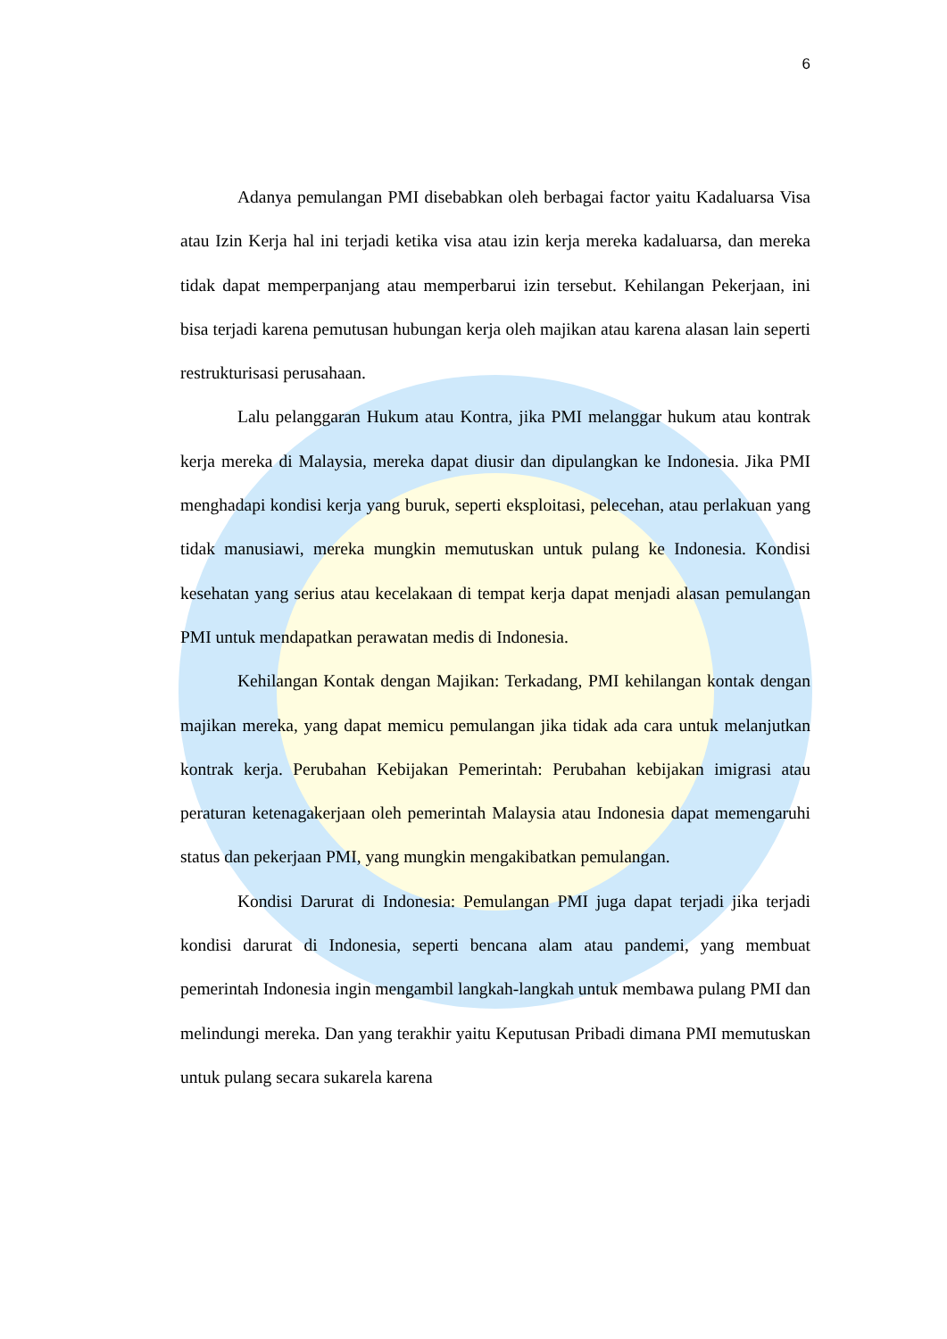6
Adanya pemulangan PMI disebabkan oleh berbagai factor yaitu Kadaluarsa Visa atau Izin Kerja hal ini terjadi ketika visa atau izin kerja mereka kadaluarsa, dan mereka tidak dapat memperpanjang atau memperbarui izin tersebut. Kehilangan Pekerjaan, ini bisa terjadi karena pemutusan hubungan kerja oleh majikan atau karena alasan lain seperti restrukturisasi perusahaan.
Lalu pelanggaran Hukum atau Kontra, jika PMI melanggar hukum atau kontrak kerja mereka di Malaysia, mereka dapat diusir dan dipulangkan ke Indonesia. Jika PMI menghadapi kondisi kerja yang buruk, seperti eksploitasi, pelecehan, atau perlakuan yang tidak manusiawi, mereka mungkin memutuskan untuk pulang ke Indonesia. Kondisi kesehatan yang serius atau kecelakaan di tempat kerja dapat menjadi alasan pemulangan PMI untuk mendapatkan perawatan medis di Indonesia.
Kehilangan Kontak dengan Majikan: Terkadang, PMI kehilangan kontak dengan majikan mereka, yang dapat memicu pemulangan jika tidak ada cara untuk melanjutkan kontrak kerja. Perubahan Kebijakan Pemerintah: Perubahan kebijakan imigrasi atau peraturan ketenagakerjaan oleh pemerintah Malaysia atau Indonesia dapat memengaruhi status dan pekerjaan PMI, yang mungkin mengakibatkan pemulangan.
Kondisi Darurat di Indonesia: Pemulangan PMI juga dapat terjadi jika terjadi kondisi darurat di Indonesia, seperti bencana alam atau pandemi, yang membuat pemerintah Indonesia ingin mengambil langkah-langkah untuk membawa pulang PMI dan melindungi mereka. Dan yang terakhir yaitu Keputusan Pribadi dimana PMI memutuskan untuk pulang secara sukarela karena